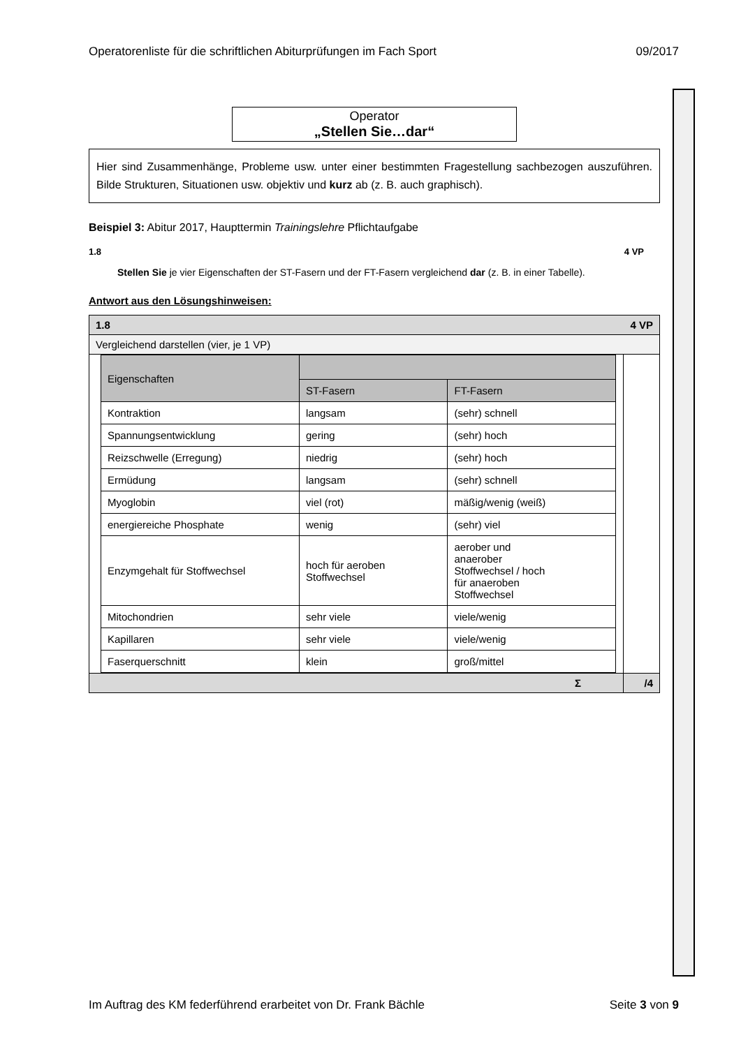Operatorenliste für die schriftlichen Abiturprüfungen im Fach Sport 09/2017
Operator
„Stellen Sie…dar“
Hier sind Zusammenhänge, Probleme usw. unter einer bestimmten Fragestellung sachbezogen auszuführen. Bilde Strukturen, Situationen usw. objektiv und kurz ab (z. B. auch graphisch).
Beispiel 3: Abitur 2017, Haupttermin Trainingslehre Pflichtaufgabe
1.8 4 VP
Stellen Sie je vier Eigenschaften der ST-Fasern und der FT-Fasern vergleichend dar (z. B. in einer Tabelle).
Antwort aus den Lösungshinweisen:
| 1.8 4 VP | |
| Vergleichend darstellen (vier, je 1 VP) | |
| / Eigenschaften / / / / / ST-Fasern / FT-Fasern / / Kontraktion / langsam / (sehr) schnell / / Spannungsentwicklung / gering / (sehr) hoch / / Reizschwelle (Erregung) / niedrig / (sehr) hoch / / Ermüdung / langsam / (sehr) schnell / / Myoglobin / viel (rot) / mäßig/wenig (weiß) / / energiereiche Phosphate / wenig / (sehr) viel / / Enzymgehalt für Stoffwechsel / hoch für aeroben Stoffwechsel / aerober und anaerober Stoffwechsel / hoch für anaeroben Stoffwechsel / / Mitochondrien / sehr viele / viele/wenig / / Kapillaren / sehr viele / viele/wenig / / Faserquerschnitt / klein / groß/mittel / | |
| Σ | /4 |
Im Auftrag des KM federführend erarbeitet von Dr. Frank Bächle Seite 3 von 9